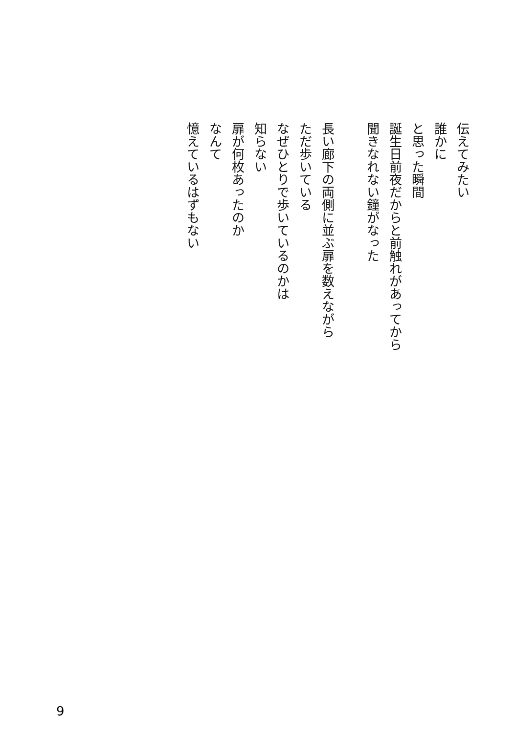伝えてみたい
誰かに
と思った瞬間
誕生日前夜だからと前触れがあってから
聞きなれない鐘がなった
長い廊下の両側に並ぶ扉を数えながら
ただ歩いている
なぜひとりで歩いているのかは
知らない
扉が何枚あったのか
なんて
憶えているはずもない
9